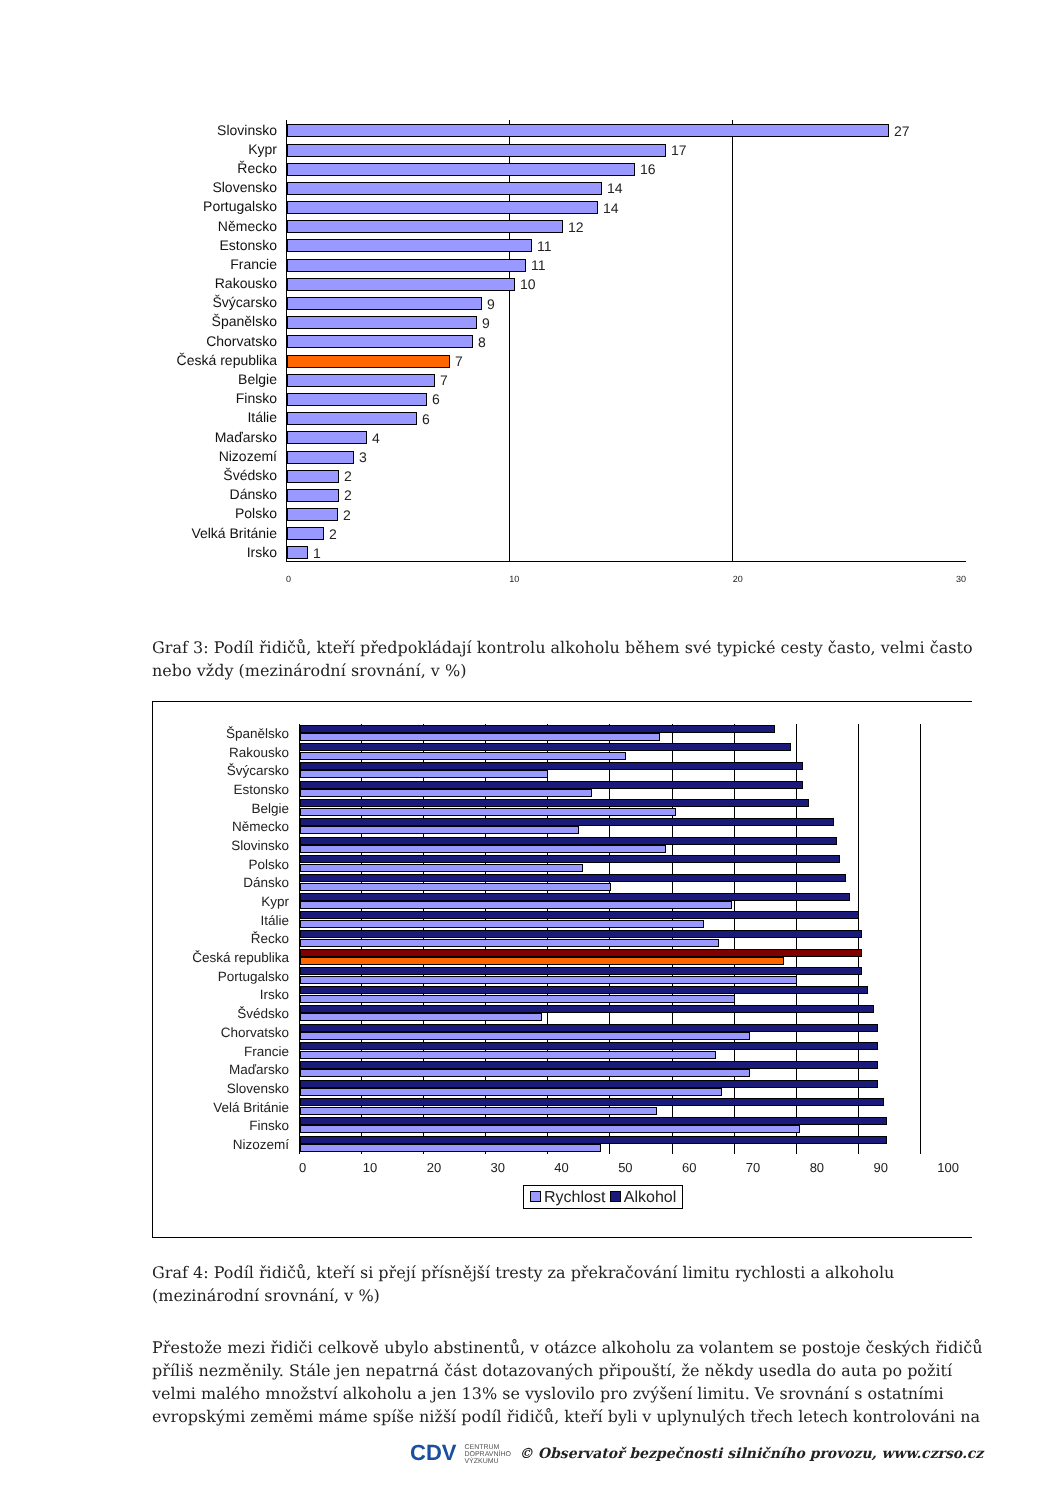Slovinsko
27
Kypr
17
Řecko
16
Slovensko
14
Portugalsko
14
Německo
12
Estonsko
11
Francie
11
Rakousko
10
Švýcarsko
9
Španělsko
9
Chorvatsko
8
Česká republika
7
Belgie
7
Finsko
6
Itálie
6
Maďarsko
4
Nizozemí
3
Švédsko
2
Dánsko
2
Polsko
2
Velká Británie
2
Irsko
1
0 10 20 30
Graf 3: Podíl řidičů, kteří předpokládají kontrolu alkoholu během své typické cesty často, velmi často nebo vždy (mezinárodní srovnání, v %)
Španělsko
Rakousko
Švýcarsko
Estonsko
Belgie
Německo
Slovinsko
Polsko
Dánsko
Kypr
Itálie
Řecko
Česká republika
Portugalsko
Irsko
Švédsko
Chorvatsko
Francie
Maďarsko
Slovensko
Velá Británie
Finsko
Nizozemí
0 10 20 30 40 50 60 70 80 90 100
Rychlost Alkohol
Graf 4: Podíl řidičů, kteří si přejí přísnější tresty za překračování limitu rychlosti a alkoholu (mezinárodní srovnání, v %)
Přestože mezi řidiči celkově ubylo abstinentů, v otázce alkoholu za volantem se postoje českých řidičů příliš nezměnily. Stále jen nepatrná část dotazovaných připouští, že někdy usedla do auta po požití velmi malého množství alkoholu a jen 13% se vyslovilo pro zvýšení limitu. Ve srovnání s ostatními evropskými zeměmi máme spíše nižší podíl řidičů, kteří byli v uplynulých třech letech kontrolováni na
CDV CENTRUM
DOPRAVNÍHO
VÝZKUMU © Observatoř bezpečnosti silničního provozu, www.czrso.cz